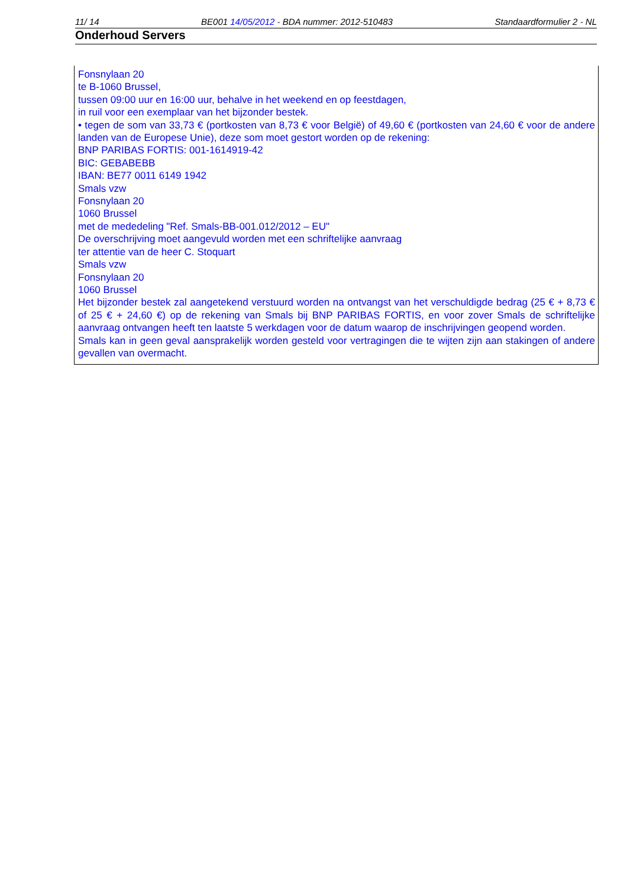11/ 14 BE001 14/05/2012 - BDA nummer: 2012-510483 Standaardformulier 2 - NL
Onderhoud Servers
Fonsnylaan 20
te B-1060 Brussel,
tussen 09:00 uur en 16:00 uur, behalve in het weekend en op feestdagen,
in ruil voor een exemplaar van het bijzonder bestek.
• tegen de som van 33,73 € (portkosten van 8,73 € voor België) of 49,60 € (portkosten van 24,60 € voor de andere landen van de Europese Unie), deze som moet gestort worden op de rekening:
BNP PARIBAS FORTIS: 001-1614919-42
BIC: GEBABEBB
IBAN: BE77 0011 6149 1942
Smals vzw
Fonsnylaan 20
1060 Brussel
met de mededeling "Ref. Smals-BB-001.012/2012 – EU"
De overschrijving moet aangevuld worden met een schriftelijke aanvraag
ter attentie van de heer C. Stoquart
Smals vzw
Fonsnylaan 20
1060 Brussel
Het bijzonder bestek zal aangetekend verstuurd worden na ontvangst van het verschuldigde bedrag (25 € + 8,73 € of 25 € + 24,60 €) op de rekening van Smals bij BNP PARIBAS FORTIS, en voor zover Smals de schriftelijke aanvraag ontvangen heeft ten laatste 5 werkdagen voor de datum waarop de inschrijvingen geopend worden.
Smals kan in geen geval aansprakelijk worden gesteld voor vertragingen die te wijten zijn aan stakingen of andere gevallen van overmacht.